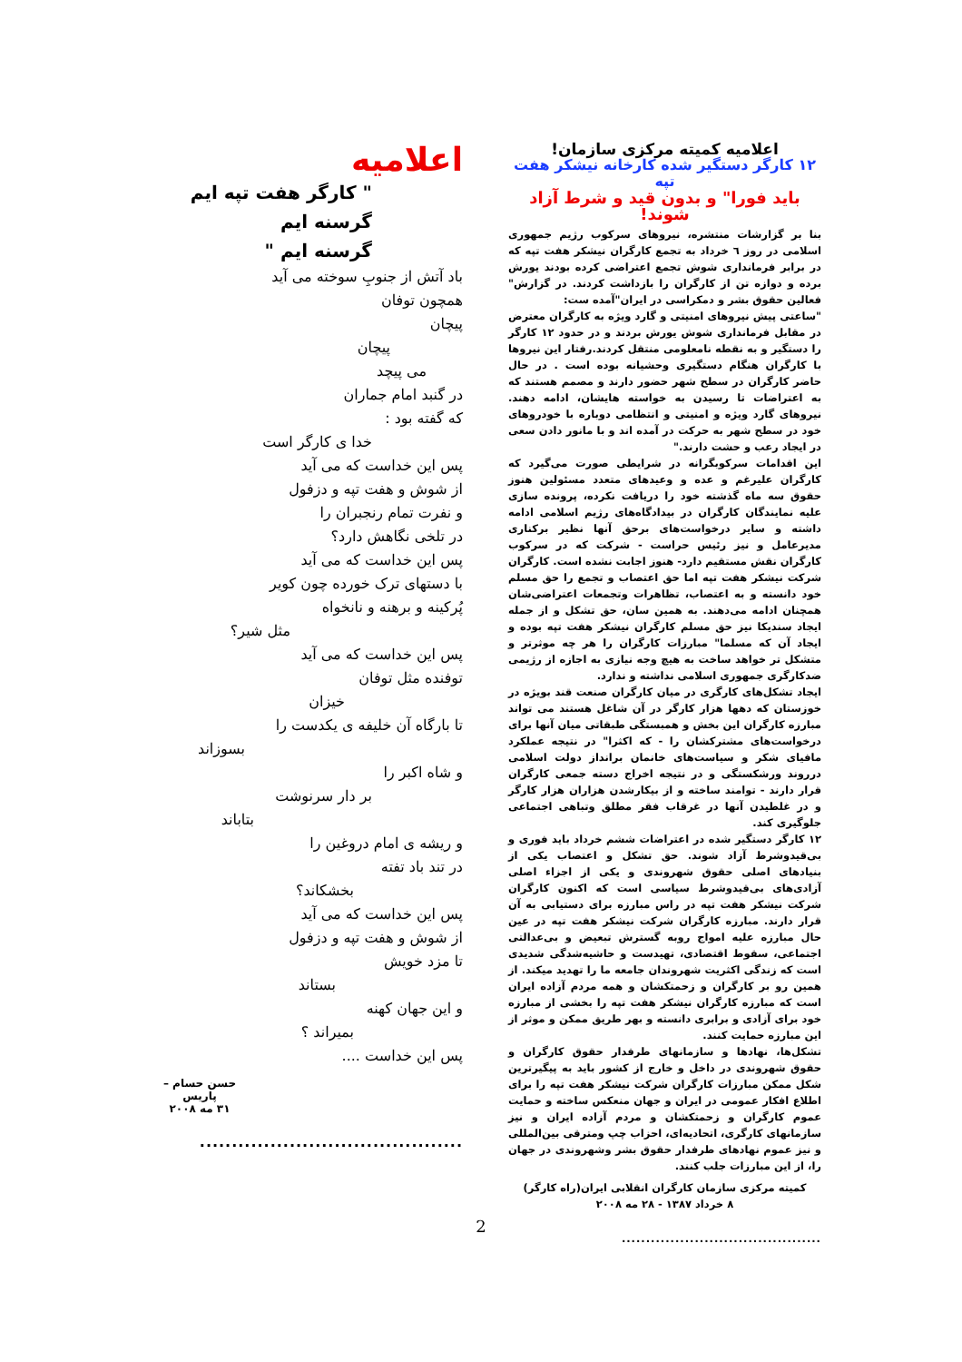اعلامیه کمیته مرکزی سازمان!
۱۲ کارگر دستگیر شده کارخانه نیشکر هفت تپه
باید فورا" و بدون قید و شرط آزاد شوند!
بنا بر گزارشات منتشره، نیروهای سرکوب رژیم جمهوری اسلامی در روز ٦ خرداد به تجمع کارگران نیشکر هفت تپه که در برابر فرمانداری شوش تجمع اعتراضی کرده بودند یورش برده و دوازه تن از کارگران را بازداشت کردند. در گزارش" فعالین حقوق بشر و دمکراسی در ایران"آمده ست:
"ساعتی پیش نیروهای امنیتی و گارد ویژه به کارگران معترض در مقابل فرمانداری شوش یورش بردند و در حدود ۱۲ کارگر را دستگیر و به نقطه نامعلومی منتقل کردند.رفتار این نیروها با کارگران هنگام دستگیری وحشیانه بوده است . در حال حاضر کارگران در سطح شهر حضور دارند و مصمم هستند که به اعتراضات تا رسیدن به خواسته هایشان، ادامه دهند. نیروهای گارد ویژه و امنیتی و انتظامی دوباره با خودروهای خود در سطح شهر به حرکت در آمده اند و با مانور دادن سعی در ایجاد رعب و حشت دارند."
این اقدامات سرکوبگرانه در شرایطی صورت می‌گیرد که کارگران علیرغم و عده و وعیدهای متعدد مسئولین هنوز حقوق سه ماه گذشته خود را دریافت نکرده، پرونده سازی علیه نمایندگان کارگران در بیدادگاه‌های رژیم اسلامی ادامه داشته و سایر درخواست‌های برحق آنها نظیر برکناری مدیرعامل و نیز رئیس حراست - شرکت که در سرکوب کارگران نقش مستقیم دارد- هنوز اجابت نشده است. کارگران شرکت نیشکر هفت تپه اما حق اعتصاب و تجمع را حق مسلم خود دانسته و به اعتصاب، تظاهرات وتجمعات اعتراضی‌شان همچنان ادامه می‌دهند. به همین سان، حق تشکل و از جمله ایجاد سندیکا نیز حق مسلم کارگران نیشکر هفت تپه بوده و ایجاد آن که مسلما" مبارزات کارگران را هر چه موثرتر و متشکل تر خواهد ساخت به هیچ وجه نیازی به اجازه از رژیمی ضدکارگری جمهوری اسلامی نداشته و ندارد.
ایجاد تشکل‌های کارگری در میان کارگران صنعت قند بویژه در خوزستان که دهها هزار کارگر در آن شاغل هستند می تواند مبارزه کارگران این بخش و همبستگی طبقاتی میان آنها برای درخواست‌های مشترکشان را - که اکثرا" در نتیجه عملکرد مافیای شکر و سیاست‌های خانمان برانداز دولت اسلامی درروند ورشکستگی و در نتیجه اخراج دسته جمعی کارگران قرار دارند - توامند ساخته و از بیکارشدن هزاران هزار کارگر و در غلطیدن آنها در غرقاب فقر مطلق وتباهی اجتماعی جلوگیری کند.
۱۲ کارگر دستگیر شده در اعتراضات ششم خرداد باید فوری و بی‌قیدوشرط آزاد شوند. حق تشکل و اعتصاب یکی از بنیادهای اصلی حقوق شهروندی و یکی از اجزاء اصلی آزادی‌های بی‌قیدوشرط سیاسی است که اکنون کارگران شرکت نیشکر هفت تپه در راس مبارزه برای دستیابی به آن قرار دارند. مبارزه کارگران شرکت نیشکر هفت تپه در عین حال مبارزه علیه امواج روبه گسترش تبعیض و بی‌عدالتی اجتماعی، سقوط اقتصادی، تهیدست و حاشیه‌شدگی شدیدی است که زندگی اکثریت شهروندان جامعه ما را تهدید میکند. از همین رو بر کارگران و زحمتکشان و همه مردم آزاده ایران است که مبارزه کارگران نیشکر هفت تپه را بخشی از مبارزه خود برای آزادی و برابری دانسته و بهر طریق ممکن و موثر از این مبارزه حمایت کنند.
تشکل‌ها، نهادها و سازمانهای طرفدار حقوق کارگران و حقوق شهروندی در داخل و خارج از کشور باید به پیگیرترین شکل ممکن مبارزات کارگران شرکت نیشکر هفت تپه را برای اطلاع افکار عمومی در ایران و جهان منعکس ساخته و حمایت عموم کارگران و زحمتکشان و مردم آزاده ایران و نیز سازمانهای کارگری، اتحادیه‌ای، احزاب چپ ومترقی بین‌المللی و نیز عموم نهادهای طرفدار حقوق بشر وشهروندی در جهان را، از این مبارزات جلب کنند.
کمیته مرکزی سازمان کارگران انقلابی ایران(راه کارگر)
۸ خرداد ۱۳۸۷ - ۲۸ مه ۲۰۰۸
.........................................
اعلامیه
" کارگر هفت تپه ایم
گرسنه ایم
گرسنه ایم "
باد آتش از جنوبِ سوخته می آید
همچون توفان
پیچان
پیچان
می پیچد
در گنبد امام جماران
که گفته بود :
خدا ی کارگر است
پس این خداست که می آید
از شوش و هفت تپه و دزفول
و نفرت تمام رنجبران را
در تلخی نگاهش دارد؟
پس این خداست که می آید
با دستهای ترک خورده چون کویر
پُرکینه و برهنه و نانخواه
مثل شیر؟
پس این خداست که می آید
توفنده مثل توفان
خیزان
تا بارگاه آن خلیفه ی یکدست را
بسوزاند
و شاه اکبر را
بر دار سرنوشت
بتاباند
و ریشه ی امام دروغین را
در تند باد تفته
بخشکاند؟
پس این خداست که می آید
از شوش و هفت تپه و دزفول
تا مزد خویش
بستاند
و این جهان کهنه
بمیراند ؟
پس این خداست ....
حسن حسام – پاریس
۳۱ مه ۲۰۰۸
.........................................
2